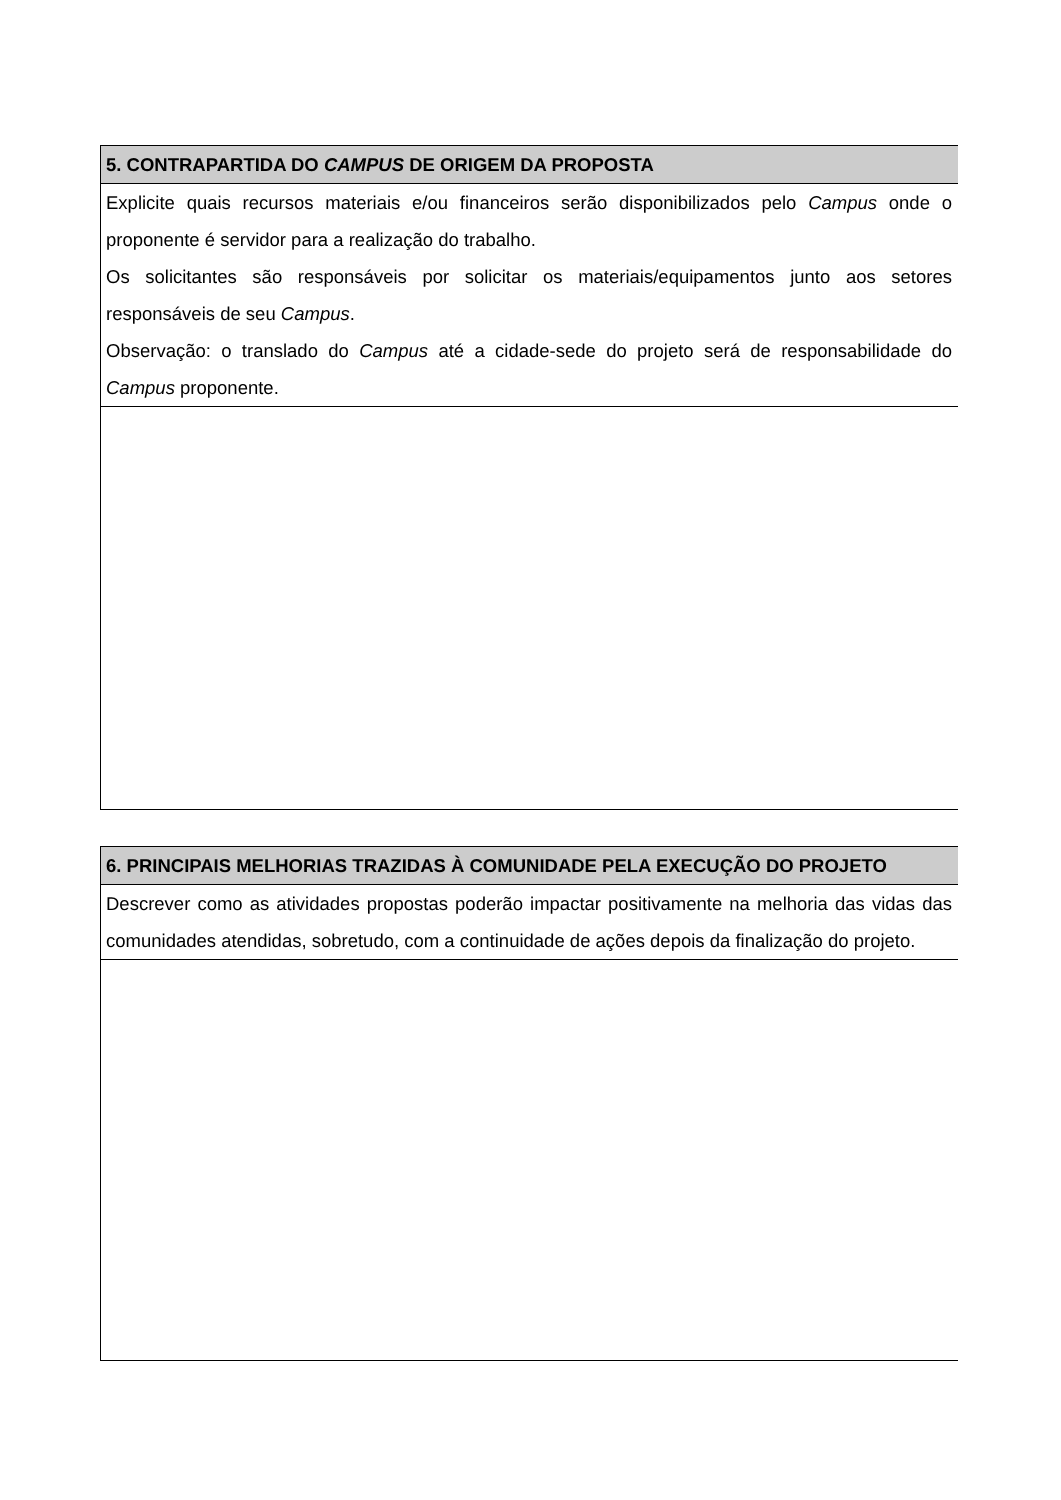| 5. CONTRAPARTIDA DO CAMPUS DE ORIGEM DA PROPOSTA |
| Explicite quais recursos materiais e/ou financeiros serão disponibilizados pelo Campus onde o proponente é servidor para a realização do trabalho. Os solicitantes são responsáveis por solicitar os materiais/equipamentos junto aos setores responsáveis de seu Campus . Observação: o translado do Campus até a cidade-sede do projeto será de responsabilidade do Campus proponente. |
| 6. PRINCIPAIS MELHORIAS TRAZIDAS À COMUNIDADE PELA EXECUÇÃO DO PROJETO |
| Descrever como as atividades propostas poderão impactar positivamente na melhoria das vidas das comunidades atendidas, sobretudo, com a continuidade de ações depois da finalização do projeto. |